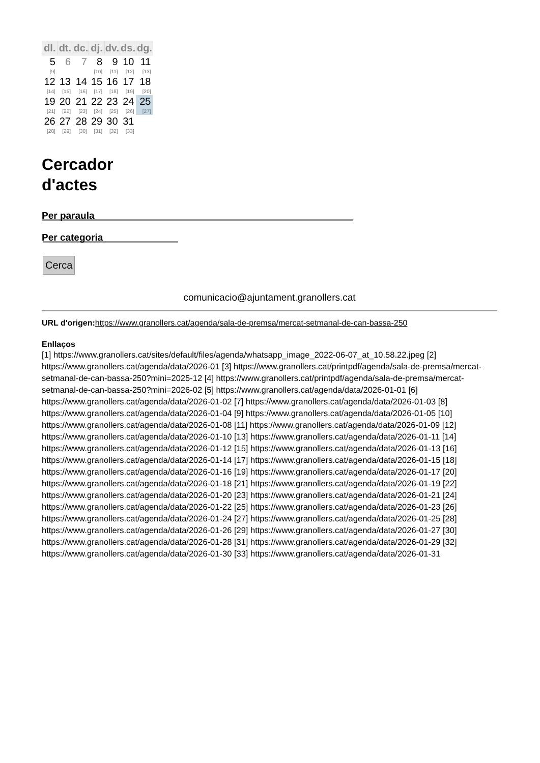| dl. | dt. | dc. | dj. | dv. | ds. | dg. |
| --- | --- | --- | --- | --- | --- | --- |
| 5 [9] | 6 | 7 | 8 [10] | 9 [11] | 10 [12] | 11 [13] |
| 12 [14] | 13 [15] | 14 [16] | 15 [17] | 16 [18] | 17 [19] | 18 [20] |
| 19 [21] | 20 [22] | 21 [23] | 22 [24] | 23 [25] | 24 [26] | 25 [27] |
| 26 [28] | 27 [29] | 28 [30] | 29 [31] | 30 [32] | 31 [33] | |
Cercador
d'actes
Per paraula
Per categoria
Cerca
comunicacio@ajuntament.granollers.cat
URL d'origen: https://www.granollers.cat/agenda/sala-de-premsa/mercat-setmanal-de-can-bassa-250
Enllaços
[1] https://www.granollers.cat/sites/default/files/agenda/whatsapp_image_2022-06-07_at_10.58.22.jpeg [2] https://www.granollers.cat/agenda/data/2026-01 [3] https://www.granollers.cat/printpdf/agenda/sala-de-premsa/mercat-setmanal-de-can-bassa-250?mini=2025-12 [4] https://www.granollers.cat/printpdf/agenda/sala-de-premsa/mercat-setmanal-de-can-bassa-250?mini=2026-02 [5] https://www.granollers.cat/agenda/data/2026-01-01 [6] https://www.granollers.cat/agenda/data/2026-01-02 [7] https://www.granollers.cat/agenda/data/2026-01-03 [8] https://www.granollers.cat/agenda/data/2026-01-04 [9] https://www.granollers.cat/agenda/data/2026-01-05 [10] https://www.granollers.cat/agenda/data/2026-01-08 [11] https://www.granollers.cat/agenda/data/2026-01-09 [12] https://www.granollers.cat/agenda/data/2026-01-10 [13] https://www.granollers.cat/agenda/data/2026-01-11 [14] https://www.granollers.cat/agenda/data/2026-01-12 [15] https://www.granollers.cat/agenda/data/2026-01-13 [16] https://www.granollers.cat/agenda/data/2026-01-14 [17] https://www.granollers.cat/agenda/data/2026-01-15 [18] https://www.granollers.cat/agenda/data/2026-01-16 [19] https://www.granollers.cat/agenda/data/2026-01-17 [20] https://www.granollers.cat/agenda/data/2026-01-18 [21] https://www.granollers.cat/agenda/data/2026-01-19 [22] https://www.granollers.cat/agenda/data/2026-01-20 [23] https://www.granollers.cat/agenda/data/2026-01-21 [24] https://www.granollers.cat/agenda/data/2026-01-22 [25] https://www.granollers.cat/agenda/data/2026-01-23 [26] https://www.granollers.cat/agenda/data/2026-01-24 [27] https://www.granollers.cat/agenda/data/2026-01-25 [28] https://www.granollers.cat/agenda/data/2026-01-26 [29] https://www.granollers.cat/agenda/data/2026-01-27 [30] https://www.granollers.cat/agenda/data/2026-01-28 [31] https://www.granollers.cat/agenda/data/2026-01-29 [32] https://www.granollers.cat/agenda/data/2026-01-30 [33] https://www.granollers.cat/agenda/data/2026-01-31